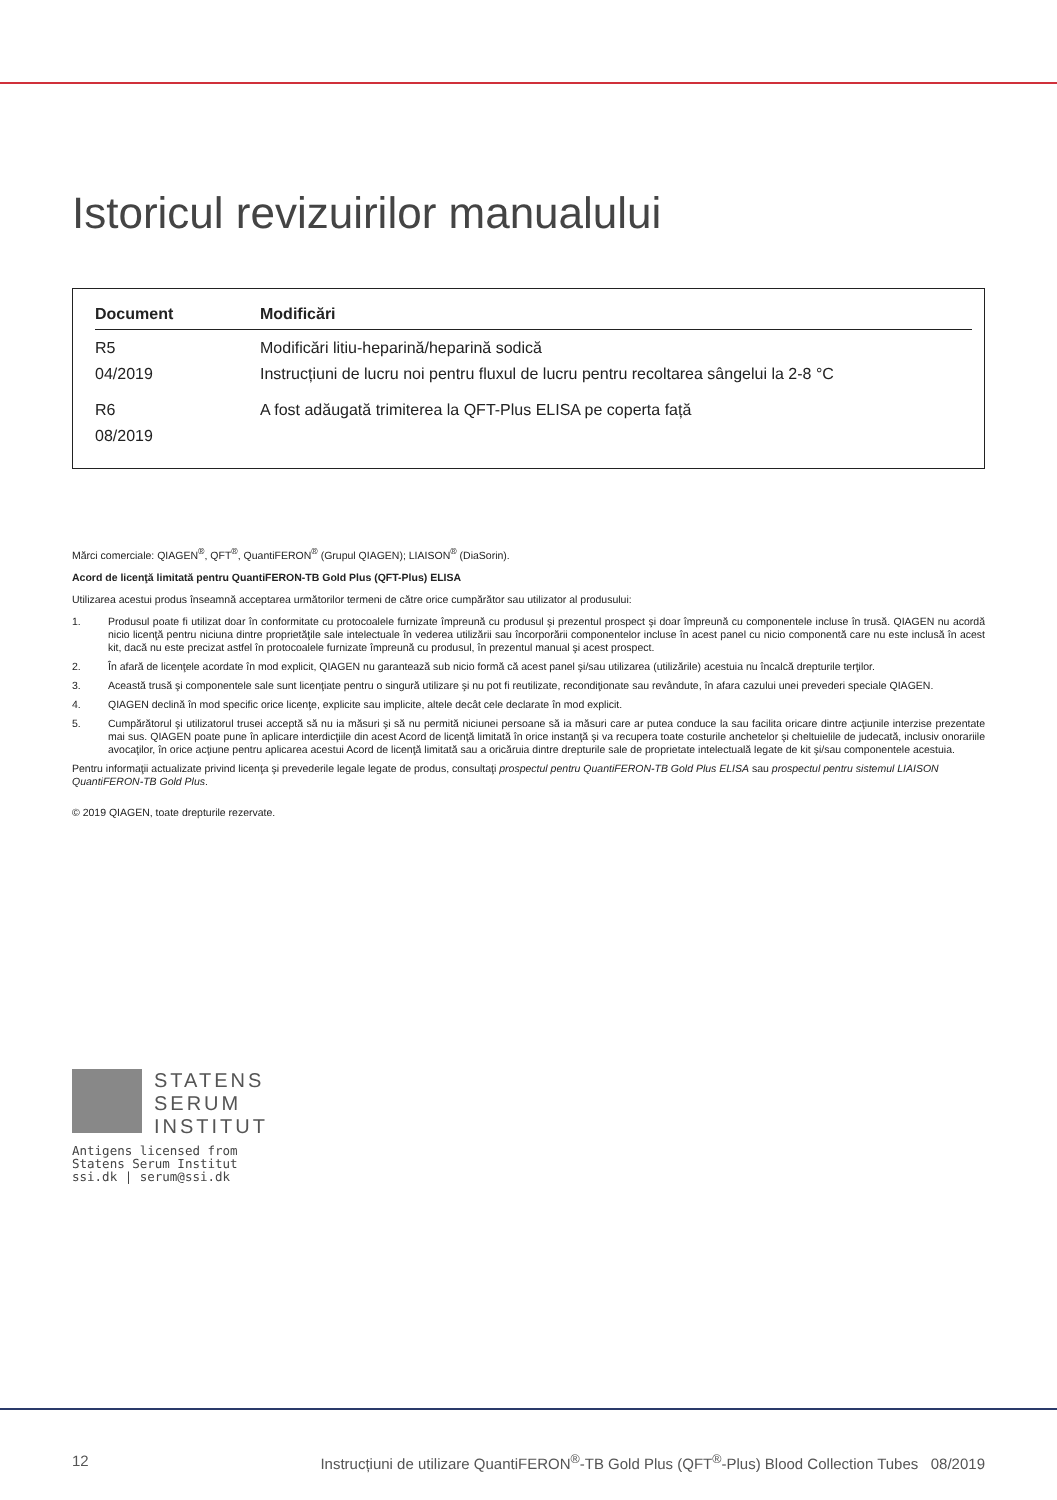Istoricul revizuirilor manualului
| Document | Modificări |
| --- | --- |
| R5 04/2019 | Modificări litiu-heparină/heparină sodică Instrucțiuni de lucru noi pentru fluxul de lucru pentru recoltarea sângelui la 2-8 °C |
| R6 08/2019 | A fost adăugată trimiterea la QFT-Plus ELISA pe coperta față |
Mărci comerciale: QIAGEN<sup>®</sup>, QFT<sup>®</sup>, QuantiFERON<sup>®</sup> (Grupul QIAGEN); LIAISON<sup>®</sup> (DiaSorin).
Acord de licenţă limitată pentru QuantiFERON-TB Gold Plus (QFT-Plus) ELISA
Utilizarea acestui produs înseamnă acceptarea următorilor termeni de către orice cumpărător sau utilizator al produsului:
1. Produsul poate fi utilizat doar în conformitate cu protocoalele furnizate împreună cu produsul şi prezentul prospect şi doar împreună cu componentele incluse în trusă. QIAGEN nu acordă nicio licenţă pentru niciuna dintre proprietăţile sale intelectuale în vederea utilizării sau încorporării componentelor incluse în acest panel cu nicio componentă care nu este inclusă în acest kit, dacă nu este precizat astfel în protocoalele furnizate împreună cu produsul, în prezentul manual şi acest prospect.
2. În afară de licenţele acordate în mod explicit, QIAGEN nu garantează sub nicio formă că acest panel şi/sau utilizarea (utilizările) acestuia nu încalcă drepturile terţilor.
3. Această trusă şi componentele sale sunt licenţiate pentru o singură utilizare şi nu pot fi reutilizate, recondiţionate sau revândute, în afara cazului unei prevederi speciale QIAGEN.
4. QIAGEN declină în mod specific orice licenţe, explicite sau implicite, altele decât cele declarate în mod explicit.
5. Cumpărătorul şi utilizatorul trusei acceptă să nu ia măsuri şi să nu permită niciunei persoane să ia măsuri care ar putea conduce la sau facilita oricare dintre acţiunile interzise prezentate mai sus. QIAGEN poate pune în aplicare interdicţiile din acest Acord de licenţă limitată în orice instanţă şi va recupera toate costurile anchetelor şi cheltuielile de judecată, inclusiv onorariile avocaţilor, în orice acţiune pentru aplicarea acestui Acord de licenţă limitată sau a oricăruia dintre drepturile sale de proprietate intelectuală legate de kit şi/sau componentele acestuia.
Pentru informaţii actualizate privind licenţa şi prevederile legale legate de produs, consultaţi prospectul pentru QuantiFERON-TB Gold Plus ELISA sau prospectul pentru sistemul LIAISON QuantiFERON-TB Gold Plus.
© 2019 QIAGEN, toate drepturile rezervate.
STATENS
SERUM
INSTITUT
Antigens licensed from
Statens Serum Institut
ssi.dk | serum@ssi.dk
12 Instrucțiuni de utilizare QuantiFERON<sup>®</sup>-TB Gold Plus (QFT<sup>®</sup>-Plus) Blood Collection Tubes 08/2019